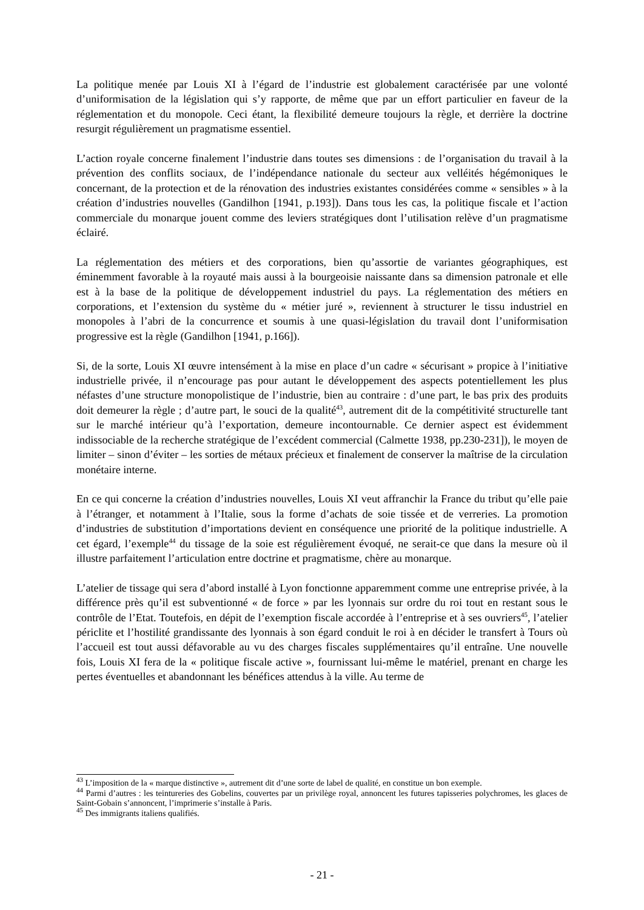La politique menée par Louis XI à l’égard de l’industrie est globalement caractérisée par une volonté d’uniformisation de la législation qui s’y rapporte, de même que par un effort particulier en faveur de la réglementation et du monopole. Ceci étant, la flexibilité demeure toujours la règle, et derrière la doctrine resurgit régulièrement un pragmatisme essentiel.
L’action royale concerne finalement l’industrie dans toutes ses dimensions : de l’organisation du travail à la prévention des conflits sociaux, de l’indépendance nationale du secteur aux velléités hégémoniques le concernant, de la protection et de la rénovation des industries existantes considérées comme « sensibles » à la création d’industries nouvelles (Gandilhon [1941, p.193]). Dans tous les cas, la politique fiscale et l’action commerciale du monarque jouent comme des leviers stratégiques dont l’utilisation relève d’un pragmatisme éclairé.
La réglementation des métiers et des corporations, bien qu’assortie de variantes géographiques, est éminemment favorable à la royauté mais aussi à la bourgeoisie naissante dans sa dimension patronale et elle est à la base de la politique de développement industriel du pays. La réglementation des métiers en corporations, et l’extension du système du « métier juré », reviennent à structurer le tissu industriel en monopoles à l’abri de la concurrence et soumis à une quasi-législation du travail dont l’uniformisation progressive est la règle (Gandilhon [1941, p.166]).
Si, de la sorte, Louis XI œuvre intensément à la mise en place d’un cadre « sécurisant » propice à l’initiative industrielle privée, il n’encourage pas pour autant le développement des aspects potentiellement les plus néfastes d’une structure monopolistique de l’industrie, bien au contraire : d’une part, le bas prix des produits doit demeurer la règle ; d’autre part, le souci de la qualité<sup>43</sup>, autrement dit de la compétitivité structurelle tant sur le marché intérieur qu’à l’exportation, demeure incontournable. Ce dernier aspect est évidemment indissociable de la recherche stratégique de l’excédent commercial (Calmette 1938, pp.230-231]), le moyen de limiter – sinon d’éviter – les sorties de métaux précieux et finalement de conserver la maîtrise de la circulation monétaire interne.
En ce qui concerne la création d’industries nouvelles, Louis XI veut affranchir la France du tribut qu’elle paie à l’étranger, et notamment à l’Italie, sous la forme d’achats de soie tissée et de verreries. La promotion d’industries de substitution d’importations devient en conséquence une priorité de la politique industrielle. A cet égard, l’exemple<sup>44</sup> du tissage de la soie est régulièrement évoqué, ne serait-ce que dans la mesure où il illustre parfaitement l’articulation entre doctrine et pragmatisme, chère au monarque.
L’atelier de tissage qui sera d’abord installé à Lyon fonctionne apparemment comme une entreprise privée, à la différence près qu’il est subventionné « de force » par les lyonnais sur ordre du roi tout en restant sous le contrôle de l’Etat. Toutefois, en dépit de l’exemption fiscale accordée à l’entreprise et à ses ouvriers<sup>45</sup>, l’atelier périclite et l’hostilité grandissante des lyonnais à son égard conduit le roi à en décider le transfert à Tours où l’accueil est tout aussi défavorable au vu des charges fiscales supplémentaires qu’il entraîne. Une nouvelle fois, Louis XI fera de la « politique fiscale active », fournissant lui-même le matériel, prenant en charge les pertes éventuelles et abandonnant les bénéfices attendus à la ville. Au terme de
<sup>43</sup> L’imposition de la « marque distinctive », autrement dit d’une sorte de label de qualité, en constitue un bon exemple.
<sup>44</sup> Parmi d’autres : les teintureries des Gobelins, couvertes par un privilège royal, annoncent les futures tapisseries polychromes, les glaces de Saint-Gobain s’annoncent, l’imprimerie s’installe à Paris.
<sup>45</sup> Des immigrants italiens qualifiés.
- 21 -